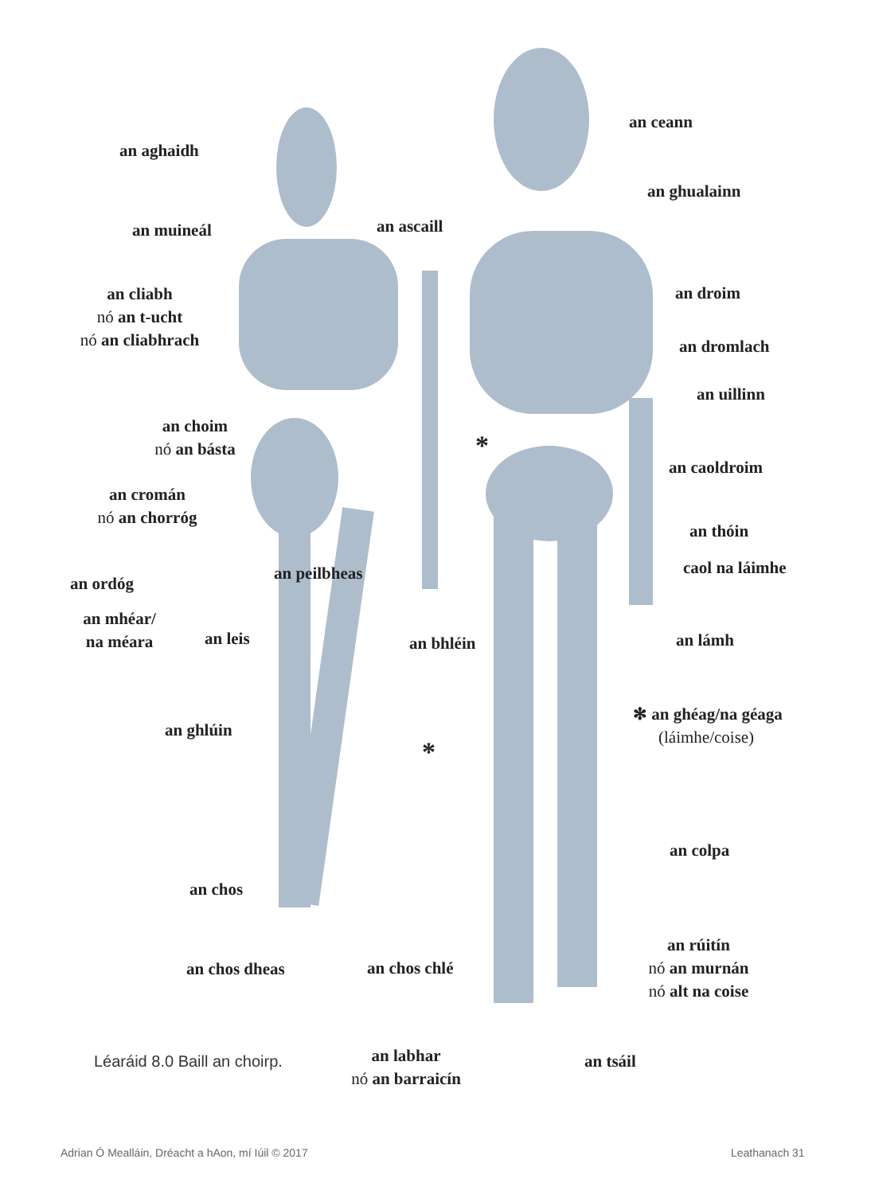an aghaidh
an ceann
an ghualainn
an muineál an ascaill
an cliabh
nó an t-ucht
nó an cliabhrach
an droim
an dromlach
an uillinn
an choim
nó an básta
an caoldroim
an cromán
nó an chorróg
an thóin
caol na láimhe
an ordóg
an peilbheas
an mhéar/
na méara
an leis an bhléin an lámh
✻ an ghéag/na géaga
(láimhe/coise)
an ghlúin
an colpa
an chos
an rúitín
nó an murnán
nó alt na coise
an chos dheas an chos chlé
an labhar
nó an barraicín
an tsáil
*
*
Léaráid 8.0 Baill an choirp.
Adrian Ó Mealláin, Dréacht a hAon, mí Iúil © 2017
Leathanach 31